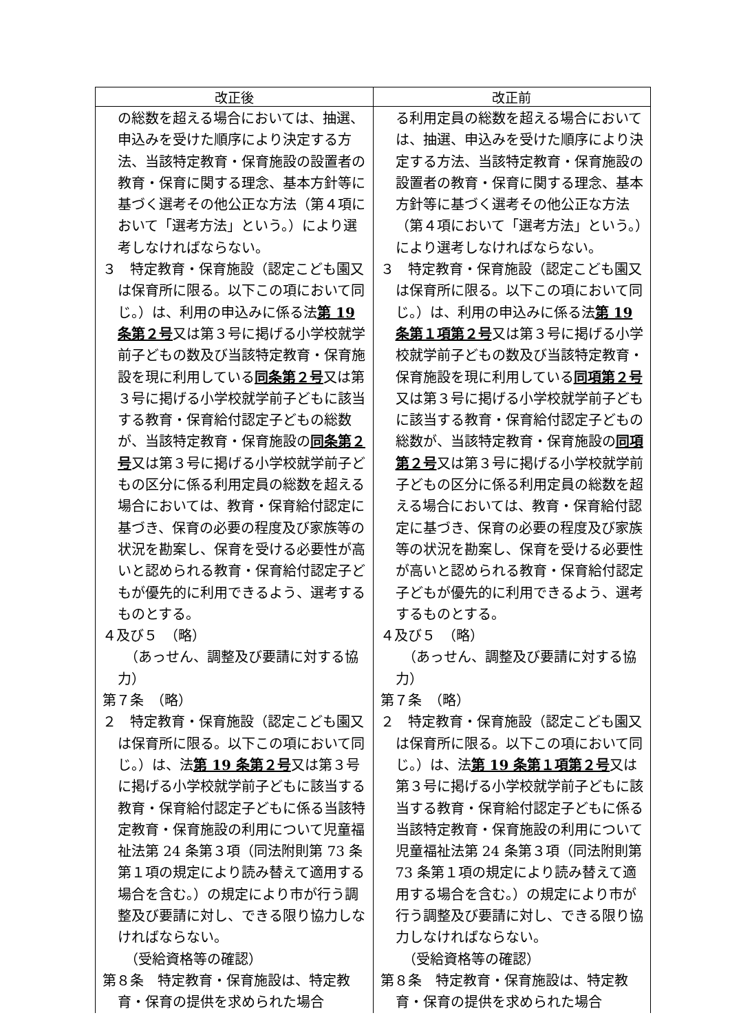| 改正後 | 改正前 |
| --- | --- |
| の総数を超える場合においては、抽選、申込みを受けた順序により決定する方法、当該特定教育・保育施設の設置者の教育・保育に関する理念、基本方針等に基づく選考その他公正な方法（第４項において「選考方法」という。）により選考しなければならない。 ３ 特定教育・保育施設（認定こども園又は保育所に限る。以下この項において同じ。）は、利用の申込みに係る法 第 19 条第２号 又は第３号に掲げる小学校就学前子どもの数及び当該特定教育・保育施設を現に利用している 同条第２号 又は第３号に掲げる小学校就学前子どもに該当する教育・保育給付認定子どもの総数が、当該特定教育・保育施設の 同条第２号 又は第３号に掲げる小学校就学前子どもの区分に係る利用定員の総数を超える場合においては、教育・保育給付認定に基づき、保育の必要の程度及び家族等の状況を勘案し、保育を受ける必要性が高いと認められる教育・保育給付認定子どもが優先的に利用できるよう、選考するものとする。 ４及び５ （略） （あっせん、調整及び要請に対する協力） 第７条 （略） ２ 特定教育・保育施設（認定こども園又は保育所に限る。以下この項において同じ。）は、法 第 19 条第２号 又は第３号に掲げる小学校就学前子どもに該当する教育・保育給付認定子どもに係る当該特定教育・保育施設の利用について児童福祉法第 24 条第３項（同法附則第 73 条第１項の規定により読み替えて適用する場合を含む。）の規定により市が行う調整及び要請に対し、できる限り協力しなければならない。 （受給資格等の確認） 第８条 特定教育・保育施設は、特定教育・保育の提供を求められた場合 | る利用定員の総数を超える場合においては、抽選、申込みを受けた順序により決定する方法、当該特定教育・保育施設の設置者の教育・保育に関する理念、基本方針等に基づく選考その他公正な方法（第４項において「選考方法」という。）により選考しなければならない。 ３ 特定教育・保育施設（認定こども園又は保育所に限る。以下この項において同じ。）は、利用の申込みに係る法 第 19 条第１項第２号 又は第３号に掲げる小学校就学前子どもの数及び当該特定教育・保育施設を現に利用している 同項第２号 又は第３号に掲げる小学校就学前子どもに該当する教育・保育給付認定子どもの総数が、当該特定教育・保育施設の 同項第２号 又は第３号に掲げる小学校就学前子どもの区分に係る利用定員の総数を超える場合においては、教育・保育給付認定に基づき、保育の必要の程度及び家族等の状況を勘案し、保育を受ける必要性が高いと認められる教育・保育給付認定子どもが優先的に利用できるよう、選考するものとする。 ４及び５ （略） （あっせん、調整及び要請に対する協力） 第７条 （略） ２ 特定教育・保育施設（認定こども園又は保育所に限る。以下この項において同じ。）は、法 第 19 条第１項第２号 又は第３号に掲げる小学校就学前子どもに該当する教育・保育給付認定子どもに係る当該特定教育・保育施設の利用について児童福祉法第 24 条第３項（同法附則第 73 条第１項の規定により読み替えて適用する場合を含む。）の規定により市が行う調整及び要請に対し、できる限り協力しなければならない。 （受給資格等の確認） 第８条 特定教育・保育施設は、特定教育・保育の提供を求められた場合 |